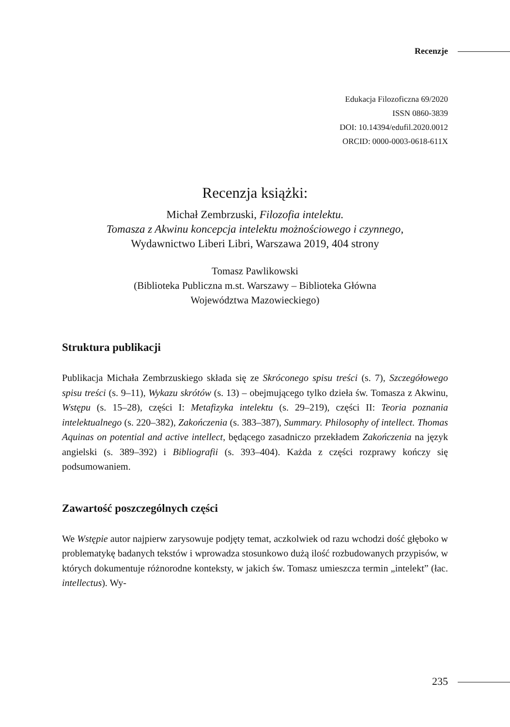Recenzje
Edukacja Filozoficzna 69/2020
ISSN 0860-3839
DOI: 10.14394/edufil.2020.0012
ORCID: 0000-0003-0618-611X
Recenzja książki:
Michał Zembrzuski, Filozofia intelektu.
Tomasza z Akwinu koncepcja intelektu możnościowego i czynnego,
Wydawnictwo Liberi Libri, Warszawa 2019, 404 strony
Tomasz Pawlikowski
(Biblioteka Publiczna m.st. Warszawy – Biblioteka Główna
Województwa Mazowieckiego)
Struktura publikacji
Publikacja Michała Zembrzuskiego składa się ze Skróconego spisu treści (s. 7), Szczegółowego spisu treści (s. 9–11), Wykazu skrótów (s. 13) – obejmującego tylko dzieła św. Tomasza z Akwinu, Wstępu (s. 15–28), części I: Metafizyka intelektu (s. 29–219), części II: Teoria poznania intelektualnego (s. 220–382), Zakończenia (s. 383–387), Summary. Philosophy of intellect. Thomas Aquinas on potential and active intellect, będącego zasadniczo przekładem Zakończenia na język angielski (s. 389–392) i Bibliografii (s. 393–404). Każda z części rozprawy kończy się podsumowaniem.
Zawartość poszczególnych części
We Wstępie autor najpierw zarysowuje podjęty temat, aczkolwiek od razu wchodzi dość głęboko w problematykę badanych tekstów i wprowadza stosunkowo dużą ilość rozbudowanych przypisów, w których dokumentuje różnorodne konteksty, w jakich św. Tomasz umieszcza termin „intelekt” (łac. intellectus). Wy-
235